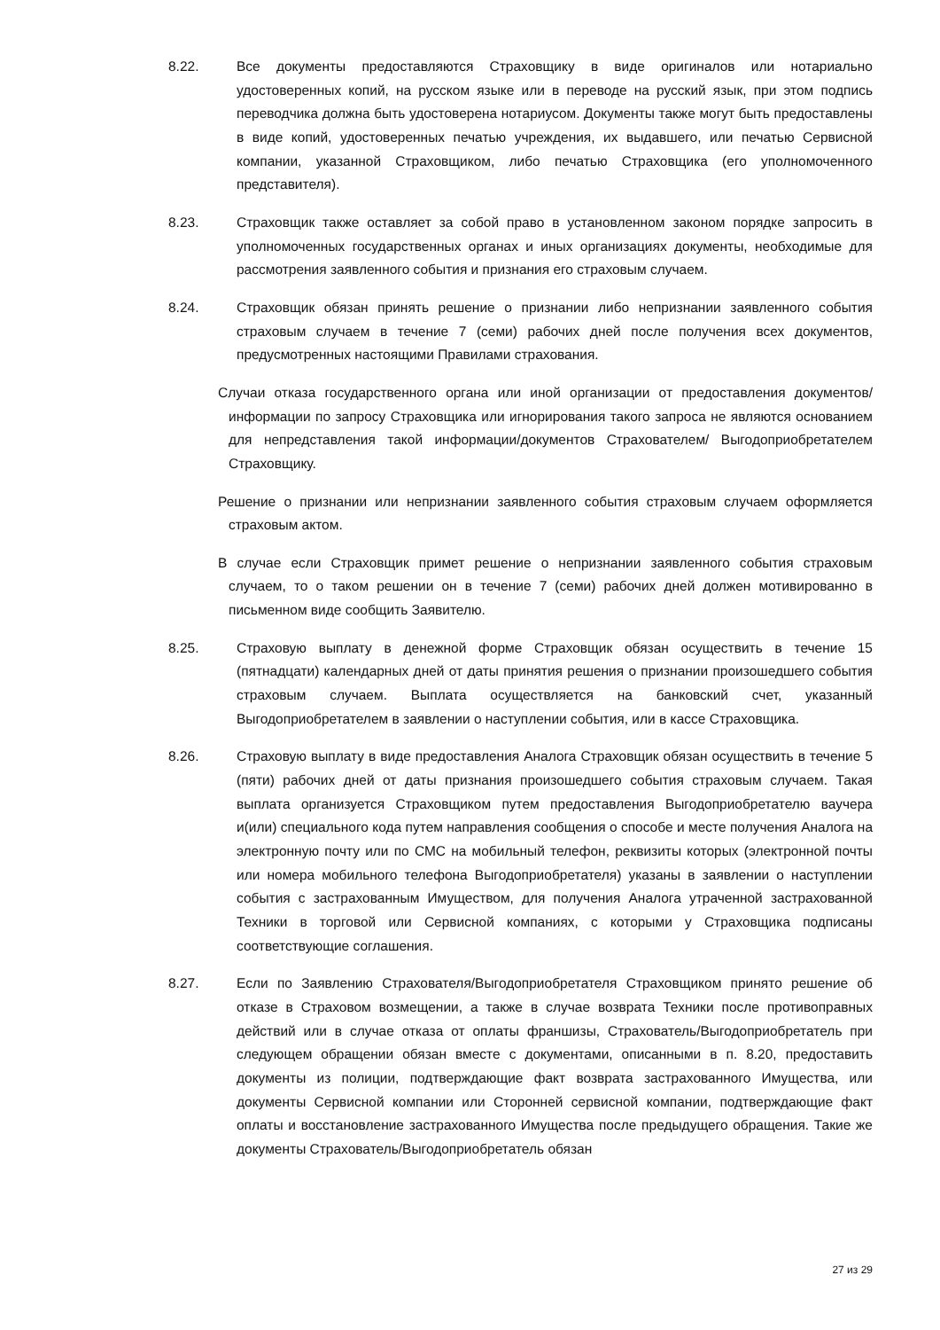8.22. Все документы предоставляются Страховщику в виде оригиналов или нотариально удостоверенных копий, на русском языке или в переводе на русский язык, при этом подпись переводчика должна быть удостоверена нотариусом. Документы также могут быть предоставлены в виде копий, удостоверенных печатью учреждения, их выдавшего, или печатью Сервисной компании, указанной Страховщиком, либо печатью Страховщика (его уполномоченного представителя).
8.23. Страховщик также оставляет за собой право в установленном законом порядке запросить в уполномоченных государственных органах и иных организациях документы, необходимые для рассмотрения заявленного события и признания его страховым случаем.
8.24. Страховщик обязан принять решение о признании либо непризнании заявленного события страховым случаем в течение 7 (семи) рабочих дней после получения всех документов, предусмотренных настоящими Правилами страхования.
Случаи отказа государственного органа или иной организации от предоставления документов/информации по запросу Страховщика или игнорирования такого запроса не являются основанием для непредставления такой информации/документов Страхователем/ Выгодоприобретателем Страховщику.
Решение о признании или непризнании заявленного события страховым случаем оформляется страховым актом.
В случае если Страховщик примет решение о непризнании заявленного события страховым случаем, то о таком решении он в течение 7 (семи) рабочих дней должен мотивированно в письменном виде сообщить Заявителю.
8.25. Страховую выплату в денежной форме Страховщик обязан осуществить в течение 15 (пятнадцати) календарных дней от даты принятия решения о признании произошедшего события страховым случаем. Выплата осуществляется на банковский счет, указанный Выгодоприобретателем в заявлении о наступлении события, или в кассе Страховщика.
8.26. Страховую выплату в виде предоставления Аналога Страховщик обязан осуществить в течение 5 (пяти) рабочих дней от даты признания произошедшего события страховым случаем. Такая выплата организуется Страховщиком путем предоставления Выгодоприобретателю ваучера и(или) специального кода путем направления сообщения о способе и месте получения Аналога на электронную почту или по СМС на мобильный телефон, реквизиты которых (электронной почты или номера мобильного телефона Выгодоприобретателя) указаны в заявлении о наступлении события с застрахованным Имуществом, для получения Аналога утраченной застрахованной Техники в торговой или Сервисной компаниях, с которыми у Страховщика подписаны соответствующие соглашения.
8.27. Если по Заявлению Страхователя/Выгодоприобретателя Страховщиком принято решение об отказе в Страховом возмещении, а также в случае возврата Техники после противоправных действий или в случае отказа от оплаты франшизы, Страхователь/Выгодоприобретатель при следующем обращении обязан вместе с документами, описанными в п. 8.20, предоставить документы из полиции, подтверждающие факт возврата застрахованного Имущества, или документы Сервисной компании или Сторонней сервисной компании, подтверждающие факт оплаты и восстановление застрахованного Имущества после предыдущего обращения. Такие же документы Страхователь/Выгодоприобретатель обязан
27 из 29